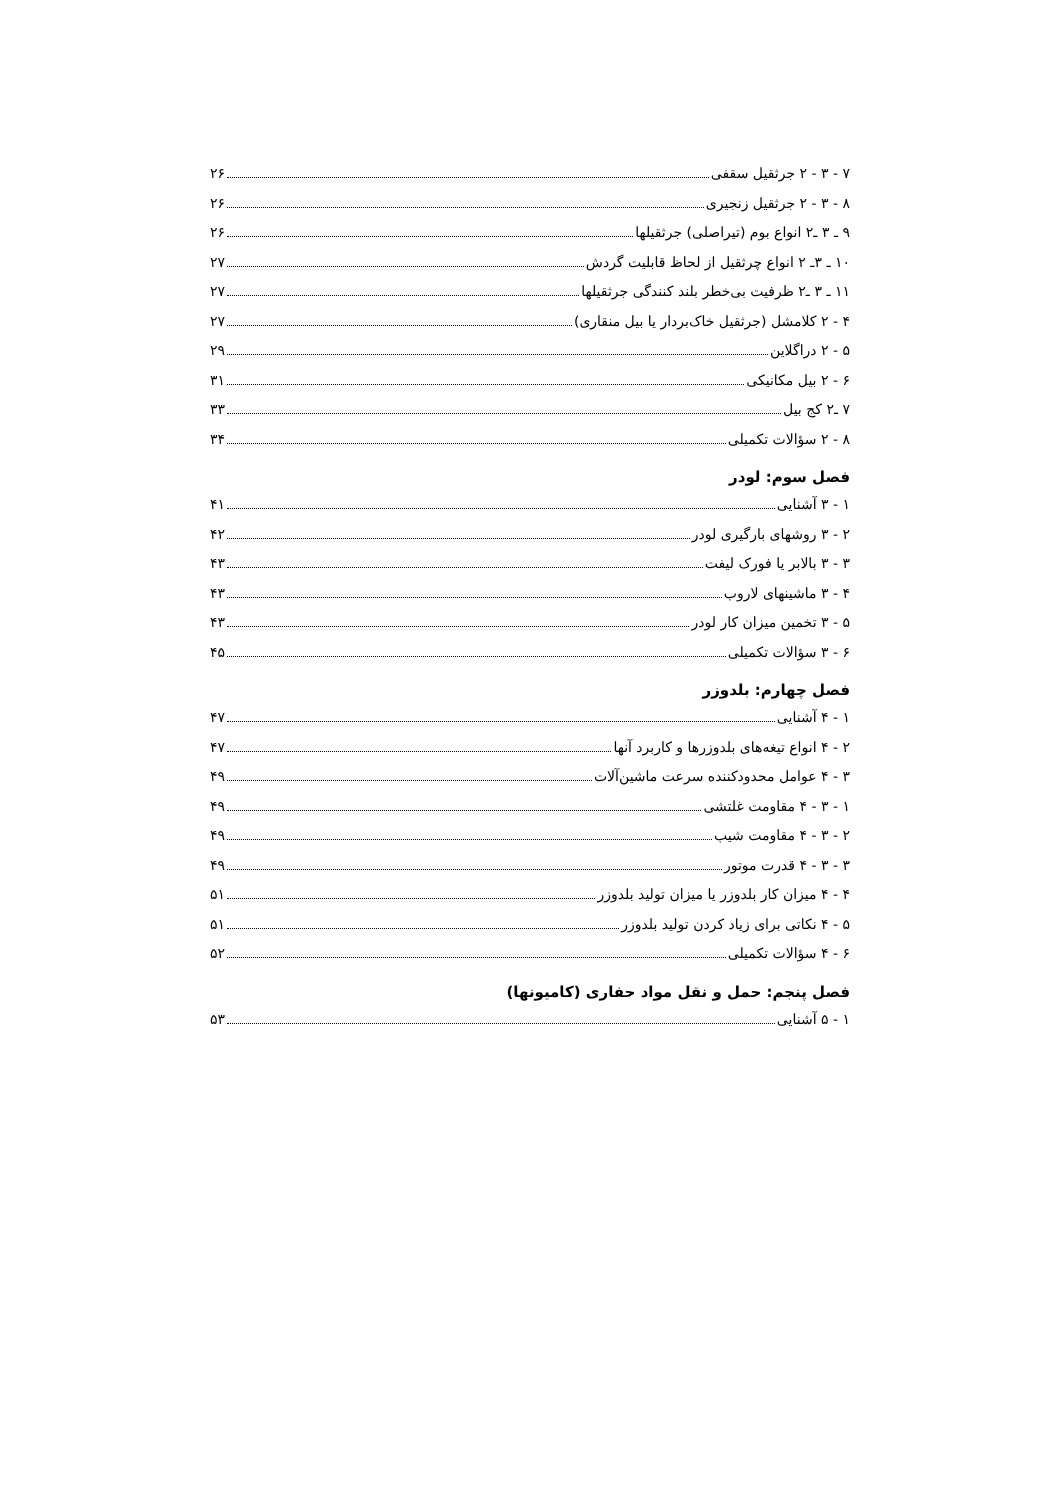۷ - ۳ - ۲ جرثقیل سقفی ۲۶
۸ - ۳ - ۲ جرثقیل زنجیری ۲۶
۹ ـ ۳ ـ۲ انواع بوم (تیراصلی) جرثقیلها ۲۶
۱۰ ـ ۳ـ ۲ انواع چرثقیل از لحاظ قابلیت گردش ۲۷
۱۱ ـ ۳ ـ۲ ظرفیت بی‌خطر بلند کنندگی جرثقیلها ۲۷
۴ - ۲ کلامشل (جرثقیل خاک‌بردار یا بیل منقاری) ۲۷
۵ - ۲ دراگلاین ۲۹
۶ - ۲ بیل مکانیکی ۳۱
۷ ـ۲ کج بیل ۳۳
۸ - ۲ سؤالات تکمیلی ۳۴
فصل سوم: لودر
۱ - ۳ آشنایی ۴۱
۲ - ۳ روشهای بارگیری لودر ۴۲
۳ - ۳ بالابر یا فورک لیفت ۴۳
۴ - ۳ ماشینهای لاروب ۴۳
۵ - ۳ تخمین میزان کار لودر ۴۳
۶ - ۳ سؤالات تکمیلی ۴۵
فصل چهارم: بلدوزر
۱ - ۴ آشنایی ۴۷
۲ - ۴ انواع تیغه‌های بلدوزرها و کاربرد آنها ۴۷
۳ - ۴ عوامل محدودکننده سرعت ماشین‌آلات ۴۹
۱ - ۳ - ۴ مقاومت غلتشی ۴۹
۲ - ۳ - ۴ مقاومت شیب ۴۹
۳ - ۳ - ۴ قدرت موتور ۴۹
۴ - ۴ میزان کار بلدوزر یا میزان تولید بلدوزر ۵۱
۵ - ۴ نکاتی برای زیاد کردن تولید بلدوزر ۵۱
۶ - ۴ سؤالات تکمیلی ۵۲
فصل پنجم: حمل و نقل مواد حفاری (کامیونها)
۱ - ۵ آشنایی ۵۳